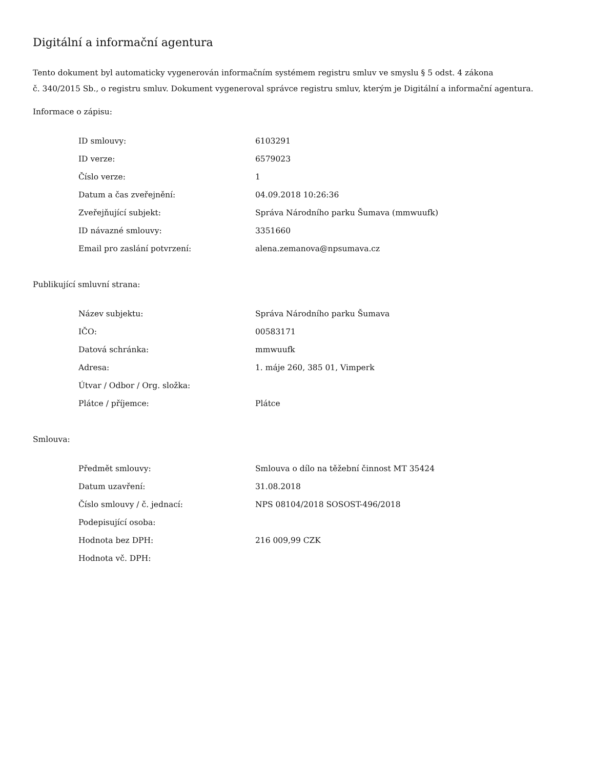Digitální a informační agentura
Tento dokument byl automaticky vygenerován informačním systémem registru smluv ve smyslu § 5 odst. 4 zákona
č. 340/2015 Sb., o registru smluv. Dokument vygeneroval správce registru smluv, kterým je Digitální a informační agentura.
Informace o zápisu:
| ID smlouvy: | 6103291 |
| ID verze: | 6579023 |
| Číslo verze: | 1 |
| Datum a čas zveřejnění: | 04.09.2018 10:26:36 |
| Zveřejňující subjekt: | Správa Národního parku Šumava (mmwuufk) |
| ID návazné smlouvy: | 3351660 |
| Email pro zaslání potvrzení: | alena.zemanova@npsumava.cz |
Publikující smluvní strana:
| Název subjektu: | Správa Národního parku Šumava |
| IČO: | 00583171 |
| Datová schránka: | mmwuufk |
| Adresa: | 1. máje 260, 385 01, Vimperk |
| Útvar / Odbor / Org. složka: | |
| Plátce / příjemce: | Plátce |
Smlouva:
| Předmět smlouvy: | Smlouva o dílo na těžební činnost MT 35424 |
| Datum uzavření: | 31.08.2018 |
| Číslo smlouvy / č. jednací: | NPS 08104/2018 SOSOST-496/2018 |
| Podepisující osoba: | |
| Hodnota bez DPH: | 216 009,99 CZK |
| Hodnota vč. DPH: | |